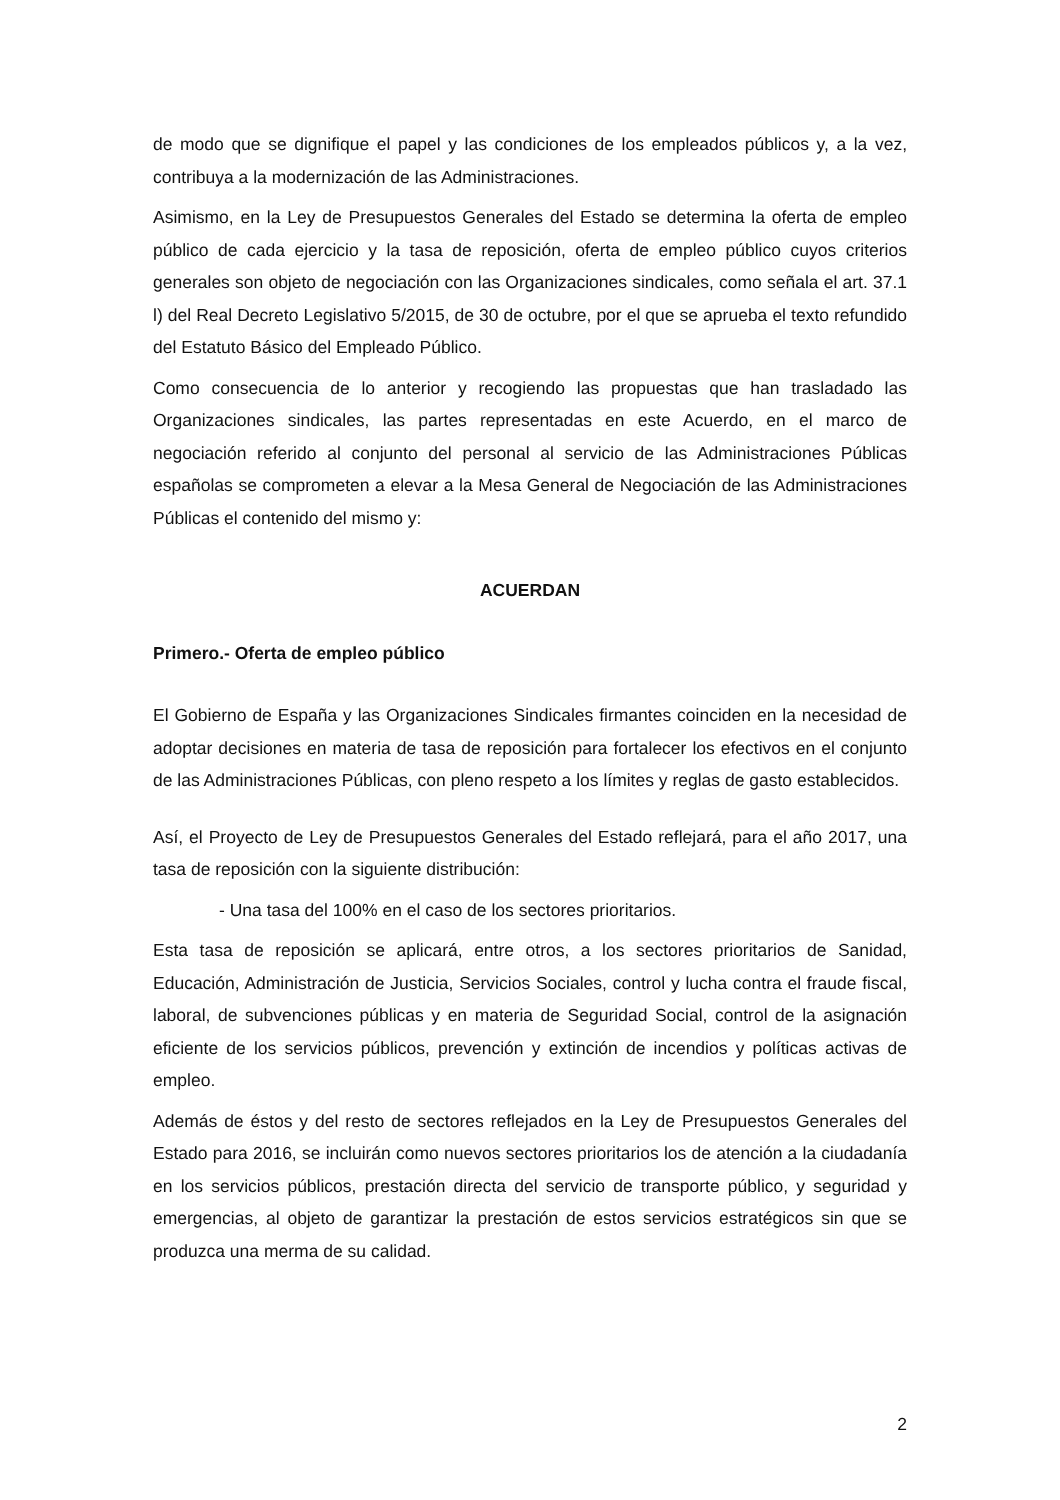de modo que se dignifique el papel y las condiciones de los empleados públicos y, a la vez, contribuya a la modernización de las Administraciones.
Asimismo, en la Ley de Presupuestos Generales del Estado se determina la oferta de empleo público de cada ejercicio y la tasa de reposición, oferta de empleo público cuyos criterios generales son objeto de negociación con las Organizaciones sindicales, como señala el art. 37.1 l) del Real Decreto Legislativo 5/2015, de 30 de octubre, por el que se aprueba el texto refundido del Estatuto Básico del Empleado Público.
Como consecuencia de lo anterior y recogiendo las propuestas que han trasladado las Organizaciones sindicales, las partes representadas en este Acuerdo, en el marco de negociación referido al conjunto del personal al servicio de las Administraciones Públicas españolas se comprometen a elevar a la Mesa General de Negociación de las Administraciones Públicas el contenido del mismo y:
ACUERDAN
Primero.- Oferta de empleo público
El Gobierno de España y las Organizaciones Sindicales firmantes coinciden en la necesidad de adoptar decisiones en materia de tasa de reposición para fortalecer los efectivos en el conjunto de las Administraciones Públicas, con pleno respeto a los límites y reglas de gasto establecidos.
Así, el Proyecto de Ley de Presupuestos Generales del Estado reflejará, para el año 2017, una tasa de reposición con la siguiente distribución:
- Una tasa del 100% en el caso de los sectores prioritarios.
Esta tasa de reposición se aplicará, entre otros, a los sectores prioritarios de Sanidad, Educación, Administración de Justicia, Servicios Sociales, control y lucha contra el fraude fiscal, laboral, de subvenciones públicas y en materia de Seguridad Social, control de la asignación eficiente de los servicios públicos, prevención y extinción de incendios y políticas activas de empleo.
Además de éstos y del resto de sectores reflejados en la Ley de Presupuestos Generales del Estado para 2016, se incluirán como nuevos sectores prioritarios los de atención a la ciudadanía en los servicios públicos, prestación directa del servicio de transporte público, y seguridad y emergencias, al objeto de garantizar la prestación de estos servicios estratégicos sin que se produzca una merma de su calidad.
2